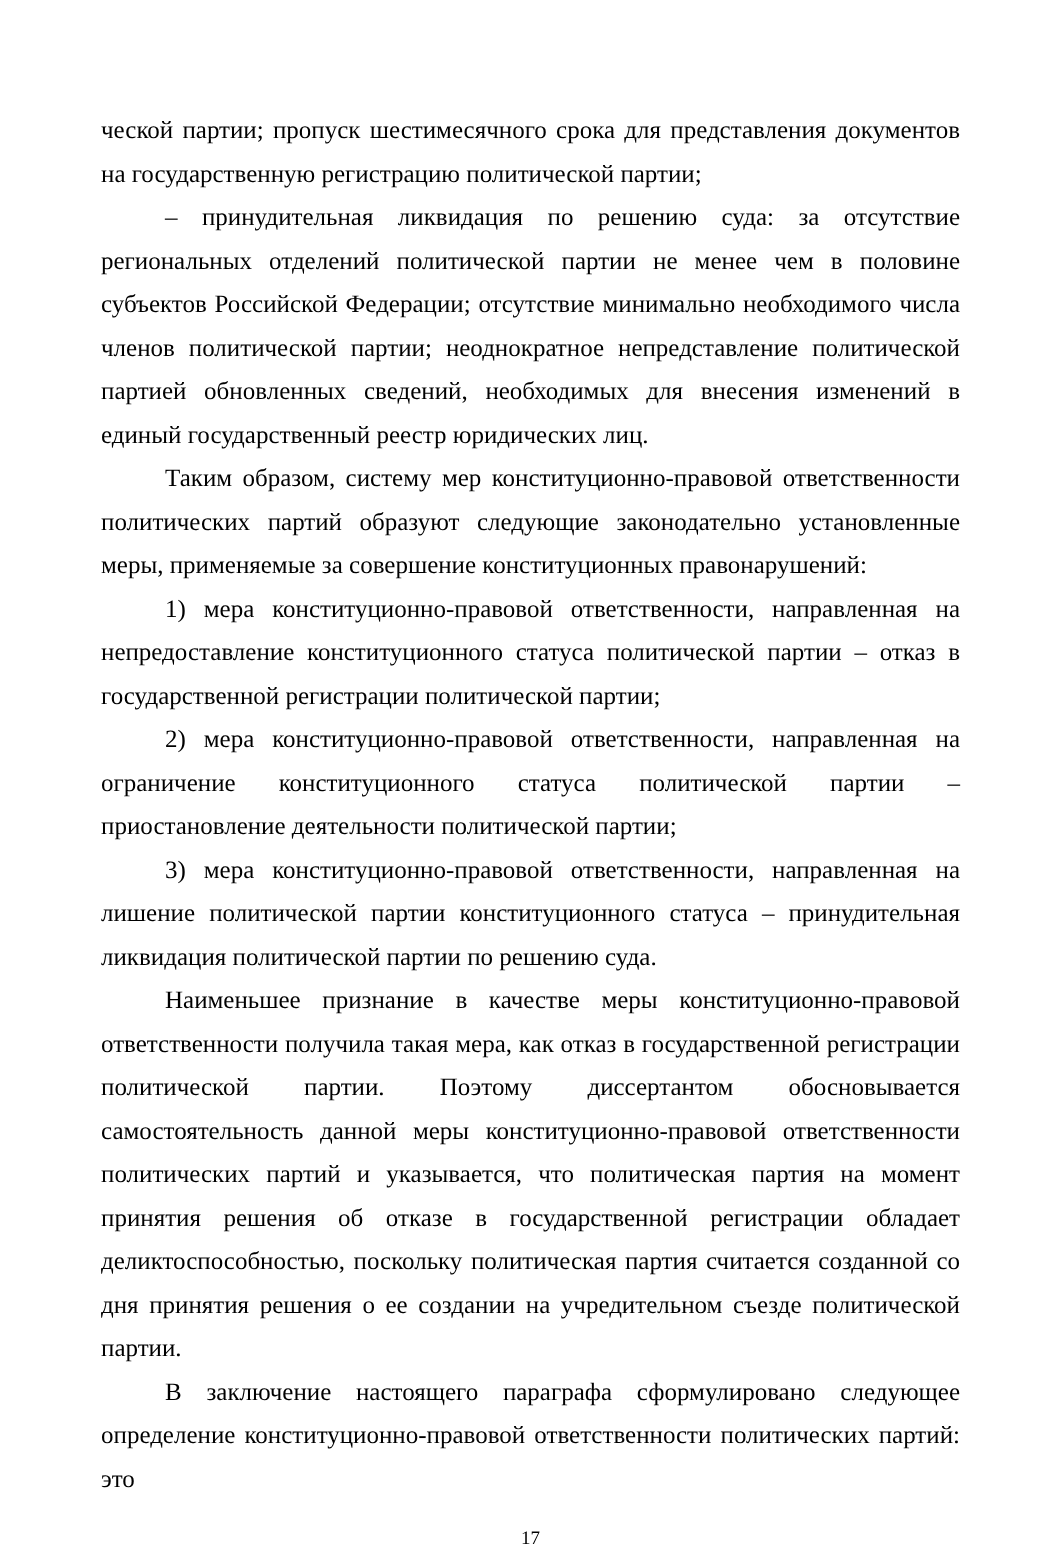ческой партии; пропуск шестимесячного срока для представления документов на государственную регистрацию политической партии;
– принудительная ликвидация по решению суда: за отсутствие региональных отделений политической партии не менее чем в половине субъектов Российской Федерации; отсутствие минимально необходимого числа членов политической партии; неоднократное непредставление политической партией обновленных сведений, необходимых для внесения изменений в единый государственный реестр юридических лиц.
Таким образом, систему мер конституционно-правовой ответственности политических партий образуют следующие законодательно установленные меры, применяемые за совершение конституционных правонарушений:
1) мера конституционно-правовой ответственности, направленная на непредоставление конституционного статуса политической партии – отказ в государственной регистрации политической партии;
2) мера конституционно-правовой ответственности, направленная на ограничение конституционного статуса политической партии – приостановление деятельности политической партии;
3) мера конституционно-правовой ответственности, направленная на лишение политической партии конституционного статуса – принудительная ликвидация политической партии по решению суда.
Наименьшее признание в качестве меры конституционно-правовой ответственности получила такая мера, как отказ в государственной регистрации политической партии. Поэтому диссертантом обосновывается самостоятельность данной меры конституционно-правовой ответственности политических партий и указывается, что политическая партия на момент принятия решения об отказе в государственной регистрации обладает деликтоспособностью, поскольку политическая партия считается созданной со дня принятия решения о ее создании на учредительном съезде политической партии.
В заключение настоящего параграфа сформулировано следующее определение конституционно-правовой ответственности политических партий: это
17